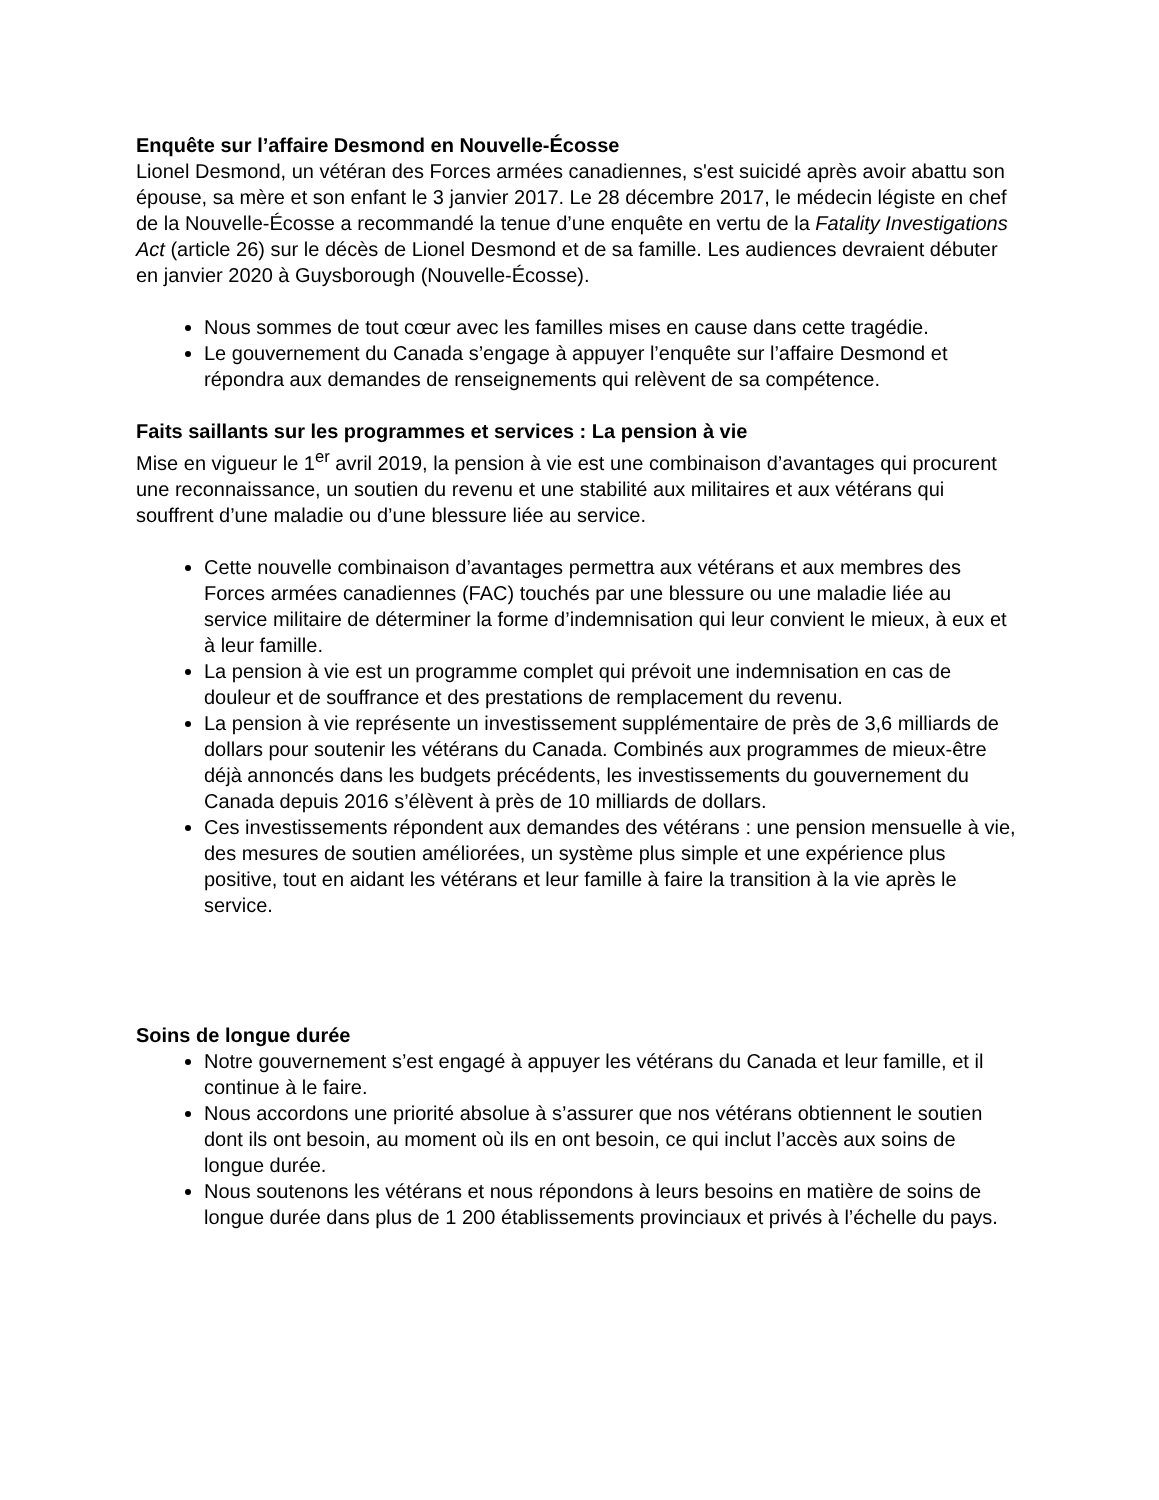Enquête sur l’affaire Desmond en Nouvelle-Écosse
Lionel Desmond, un vétéran des Forces armées canadiennes, s'est suicidé après avoir abattu son épouse, sa mère et son enfant le 3 janvier 2017. Le 28 décembre 2017, le médecin légiste en chef de la Nouvelle-Écosse a recommandé la tenue d’une enquête en vertu de la Fatality Investigations Act (article 26) sur le décès de Lionel Desmond et de sa famille. Les audiences devraient débuter en janvier 2020 à Guysborough (Nouvelle-Écosse).
Nous sommes de tout cœur avec les familles mises en cause dans cette tragédie.
Le gouvernement du Canada s’engage à appuyer l’enquête sur l’affaire Desmond et répondra aux demandes de renseignements qui relèvent de sa compétence.
Faits saillants sur les programmes et services : La pension à vie
Mise en vigueur le 1<sup>er</sup> avril 2019, la pension à vie est une combinaison d’avantages qui procurent une reconnaissance, un soutien du revenu et une stabilité aux militaires et aux vétérans qui souffrent d’une maladie ou d’une blessure liée au service.
Cette nouvelle combinaison d’avantages permettra aux vétérans et aux membres des Forces armées canadiennes (FAC) touchés par une blessure ou une maladie liée au service militaire de déterminer la forme d’indemnisation qui leur convient le mieux, à eux et à leur famille.
La pension à vie est un programme complet qui prévoit une indemnisation en cas de douleur et de souffrance et des prestations de remplacement du revenu.
La pension à vie représente un investissement supplémentaire de près de 3,6 milliards de dollars pour soutenir les vétérans du Canada. Combinés aux programmes de mieux-être déjà annoncés dans les budgets précédents, les investissements du gouvernement du Canada depuis 2016 s’élèvent à près de 10 milliards de dollars.
Ces investissements répondent aux demandes des vétérans : une pension mensuelle à vie, des mesures de soutien améliorées, un système plus simple et une expérience plus positive, tout en aidant les vétérans et leur famille à faire la transition à la vie après le service.
Soins de longue durée
Notre gouvernement s’est engagé à appuyer les vétérans du Canada et leur famille, et il continue à le faire.
Nous accordons une priorité absolue à s’assurer que nos vétérans obtiennent le soutien dont ils ont besoin, au moment où ils en ont besoin, ce qui inclut l’accès aux soins de longue durée.
Nous soutenons les vétérans et nous répondons à leurs besoins en matière de soins de longue durée dans plus de 1 200 établissements provinciaux et privés à l’échelle du pays.